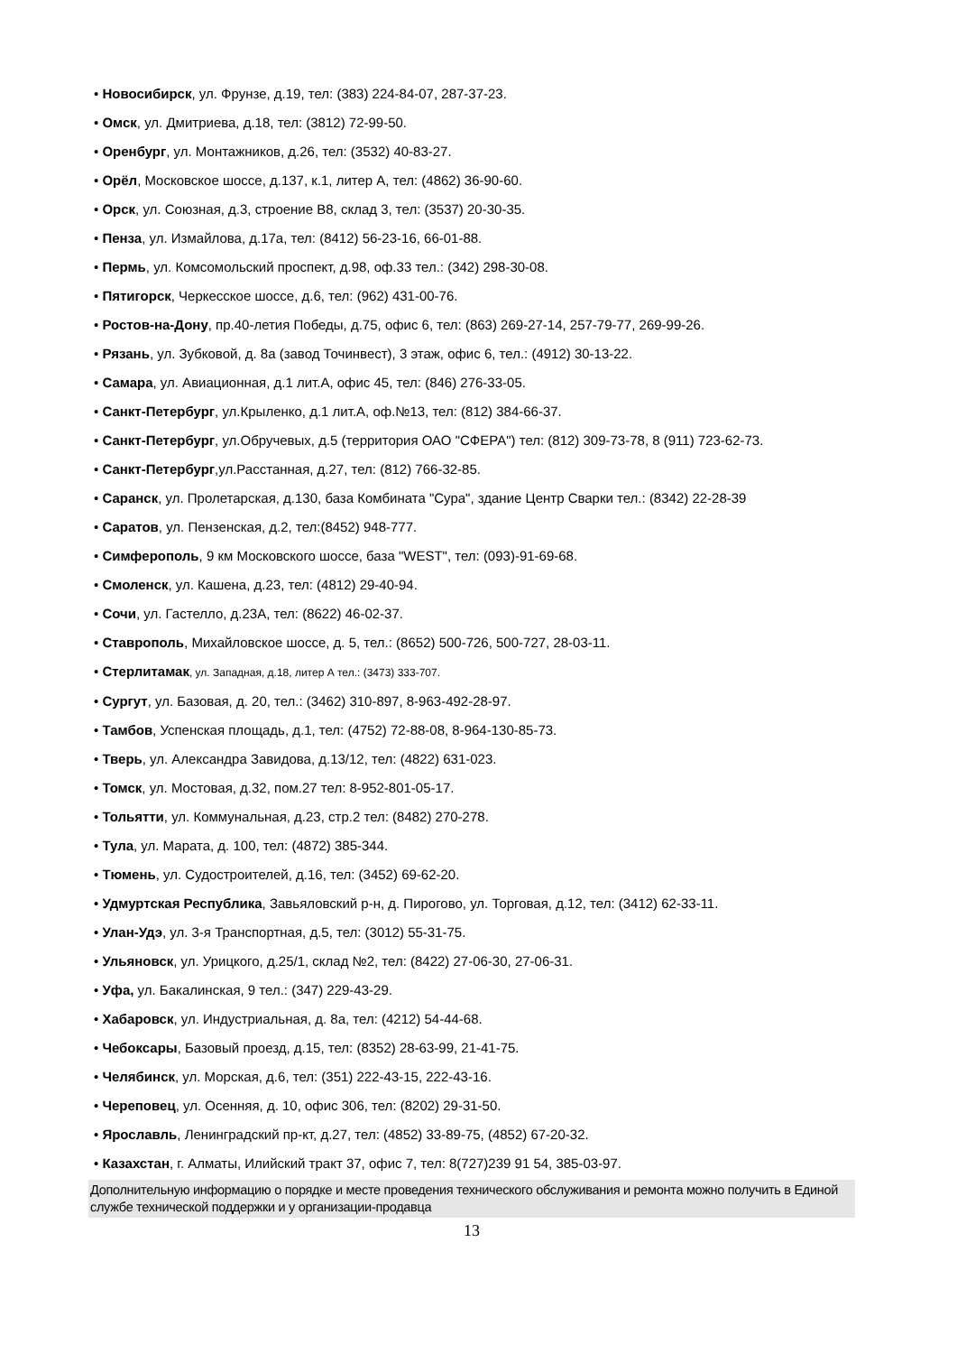• Новосибирск, ул. Фрунзе, д.19, тел: (383) 224-84-07, 287-37-23.
• Омск, ул. Дмитриева, д.18, тел: (3812) 72-99-50.
• Оренбург, ул. Монтажников, д.26, тел: (3532) 40-83-27.
• Орёл, Московское шоссе, д.137, к.1, литер А, тел: (4862) 36-90-60.
• Орск, ул. Союзная, д.3, строение В8, склад 3, тел: (3537) 20-30-35.
• Пенза, ул. Измайлова, д.17а, тел: (8412) 56-23-16, 66-01-88.
• Пермь, ул. Комсомольский проспект, д.98, оф.33 тел.: (342) 298-30-08.
• Пятигорск, Черкесское шоссе, д.6, тел: (962) 431-00-76.
• Ростов-на-Дону, пр.40-летия Победы, д.75, офис 6, тел: (863) 269-27-14, 257-79-77, 269-99-26.
• Рязань, ул. Зубковой, д. 8а (завод Точинвест), 3 этаж, офис 6, тел.: (4912) 30-13-22.
• Самара, ул. Авиационная, д.1 лит.А, офис 45, тел: (846) 276-33-05.
• Санкт-Петербург, ул.Крыленко, д.1 лит.А, оф.№13, тел: (812) 384-66-37.
• Санкт-Петербург, ул.Обручевых, д.5 (территория ОАО "СФЕРА") тел: (812) 309-73-78, 8 (911) 723-62-73.
• Санкт-Петербург,ул.Расстанная, д.27, тел: (812) 766-32-85.
• Саранск, ул. Пролетарская, д.130, база Комбината "Сура", здание Центр Сварки тел.: (8342) 22-28-39
• Саратов, ул. Пензенская, д.2, тел:(8452) 948-777.
• Симферополь, 9 км Московского шоссе, база "WEST", тел: (093)-91-69-68.
• Смоленск, ул. Кашена, д.23, тел: (4812) 29-40-94.
• Сочи, ул. Гастелло, д.23А, тел: (8622) 46-02-37.
• Ставрополь, Михайловское шоссе, д. 5, тел.: (8652) 500-726, 500-727, 28-03-11.
• Стерлитамак, ул. Западная, д.18, литер А тел.: (3473) 333-707.
• Сургут, ул. Базовая, д. 20, тел.: (3462) 310-897, 8-963-492-28-97.
• Тамбов, Успенская площадь, д.1, тел: (4752) 72-88-08, 8-964-130-85-73.
• Тверь, ул. Александра Завидова, д.13/12, тел: (4822) 631-023.
• Томск, ул. Мостовая, д.32, пом.27 тел: 8-952-801-05-17.
• Тольятти, ул. Коммунальная, д.23, стр.2 тел: (8482) 270-278.
• Тула, ул. Марата, д. 100, тел: (4872) 385-344.
• Тюмень, ул. Судостроителей, д.16, тел: (3452) 69-62-20.
• Удмуртская Республика, Завьяловский р-н, д. Пирогово, ул. Торговая, д.12, тел: (3412) 62-33-11.
• Улан-Удэ, ул. 3-я Транспортная, д.5, тел: (3012) 55-31-75.
• Ульяновск, ул. Урицкого, д.25/1, склад №2, тел: (8422) 27-06-30, 27-06-31.
• Уфа, ул. Бакалинская, 9 тел.: (347) 229-43-29.
• Хабаровск, ул. Индустриальная, д. 8а, тел: (4212) 54-44-68.
• Чебоксары, Базовый проезд, д.15, тел: (8352) 28-63-99, 21-41-75.
• Челябинск, ул. Морская, д.6, тел: (351) 222-43-15, 222-43-16.
• Череповец, ул. Осенняя, д. 10, офис 306, тел: (8202) 29-31-50.
• Ярославль, Ленинградский пр-кт, д.27, тел: (4852) 33-89-75, (4852) 67-20-32.
• Казахстан, г. Алматы, Илийский тракт 37, офис 7, тел: 8(727)239 91 54, 385-03-97.
Дополнительную информацию о порядке и месте проведения технического обслуживания и ремонта можно получить в Единой службе технической поддержки и у организации-продавца
13